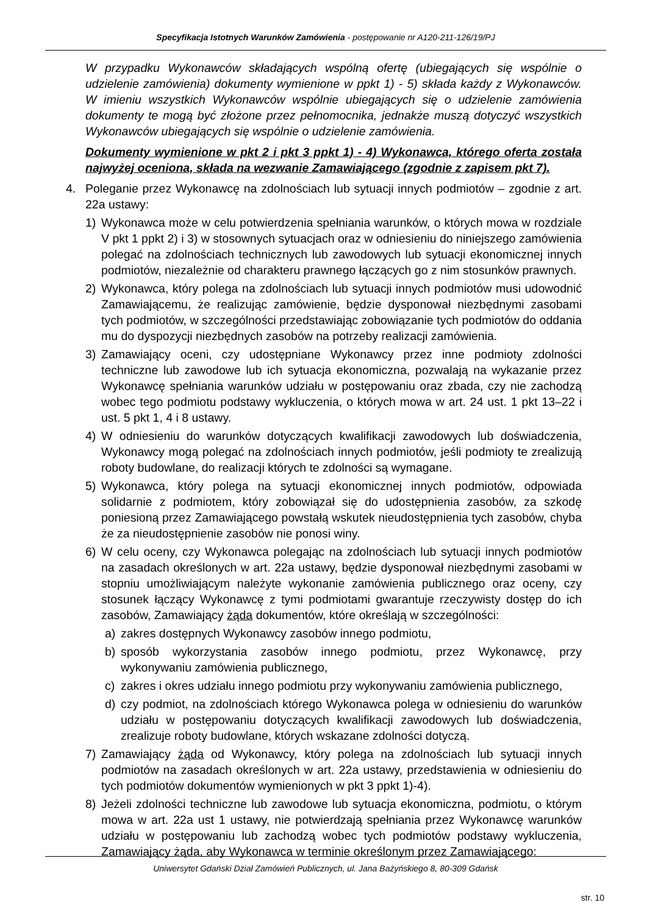Specyfikacja Istotnych Warunków Zamówienia - postępowanie nr A120-211-126/19/PJ
W przypadku Wykonawców składających wspólną ofertę (ubiegających się wspólnie o udzielenie zamówienia) dokumenty wymienione w ppkt 1) - 5) składa każdy z Wykonawców. W imieniu wszystkich Wykonawców wspólnie ubiegających się o udzielenie zamówienia dokumenty te mogą być złożone przez pełnomocnika, jednakże muszą dotyczyć wszystkich Wykonawców ubiegających się wspólnie o udzielenie zamówienia.
Dokumenty wymienione w pkt 2 i pkt 3 ppkt 1) - 4) Wykonawca, którego oferta została najwyżej oceniona, składa na wezwanie Zamawiającego (zgodnie z zapisem pkt 7).
4. Poleganie przez Wykonawcę na zdolnościach lub sytuacji innych podmiotów – zgodnie z art. 22a ustawy:
1) Wykonawca może w celu potwierdzenia spełniania warunków, o których mowa w rozdziale V pkt 1 ppkt 2) i 3) w stosownych sytuacjach oraz w odniesieniu do niniejszego zamówienia polegać na zdolnościach technicznych lub zawodowych lub sytuacji ekonomicznej innych podmiotów, niezależnie od charakteru prawnego łączących go z nim stosunków prawnych.
2) Wykonawca, który polega na zdolnościach lub sytuacji innych podmiotów musi udowodnić Zamawiającemu, że realizując zamówienie, będzie dysponował niezbędnymi zasobami tych podmiotów, w szczególności przedstawiając zobowiązanie tych podmiotów do oddania mu do dyspozycji niezbędnych zasobów na potrzeby realizacji zamówienia.
3) Zamawiający oceni, czy udostępniane Wykonawcy przez inne podmioty zdolności techniczne lub zawodowe lub ich sytuacja ekonomiczna, pozwalają na wykazanie przez Wykonawcę spełniania warunków udziału w postępowaniu oraz zbada, czy nie zachodzą wobec tego podmiotu podstawy wykluczenia, o których mowa w art. 24 ust. 1 pkt 13–22 i ust. 5 pkt 1, 4 i 8 ustawy.
4) W odniesieniu do warunków dotyczących kwalifikacji zawodowych lub doświadczenia, Wykonawcy mogą polegać na zdolnościach innych podmiotów, jeśli podmioty te zrealizują roboty budowlane, do realizacji których te zdolności są wymagane.
5) Wykonawca, który polega na sytuacji ekonomicznej innych podmiotów, odpowiada solidarnie z podmiotem, który zobowiązał się do udostępnienia zasobów, za szkodę poniesioną przez Zamawiającego powstałą wskutek nieudostępnienia tych zasobów, chyba że za nieudostępnienie zasobów nie ponosi winy.
6) W celu oceny, czy Wykonawca polegając na zdolnościach lub sytuacji innych podmiotów na zasadach określonych w art. 22a ustawy, będzie dysponował niezbędnymi zasobami w stopniu umożliwiającym należyte wykonanie zamówienia publicznego oraz oceny, czy stosunek łączący Wykonawcę z tymi podmiotami gwarantuje rzeczywisty dostęp do ich zasobów, Zamawiający żąda dokumentów, które określają w szczególności:
a) zakres dostępnych Wykonawcy zasobów innego podmiotu,
b) sposób wykorzystania zasobów innego podmiotu, przez Wykonawcę, przy wykonywaniu zamówienia publicznego,
c) zakres i okres udziału innego podmiotu przy wykonywaniu zamówienia publicznego,
d) czy podmiot, na zdolnościach którego Wykonawca polega w odniesieniu do warunków udziału w postępowaniu dotyczących kwalifikacji zawodowych lub doświadczenia, zrealizuje roboty budowlane, których wskazane zdolności dotyczą.
7) Zamawiający żąda od Wykonawcy, który polega na zdolnościach lub sytuacji innych podmiotów na zasadach określonych w art. 22a ustawy, przedstawienia w odniesieniu do tych podmiotów dokumentów wymienionych w pkt 3 ppkt 1)-4).
8) Jeżeli zdolności techniczne lub zawodowe lub sytuacja ekonomiczna, podmiotu, o którym mowa w art. 22a ust 1 ustawy, nie potwierdzają spełniania przez Wykonawcę warunków udziału w postępowaniu lub zachodzą wobec tych podmiotów podstawy wykluczenia, Zamawiający żąda, aby Wykonawca w terminie określonym przez Zamawiającego:
Uniwersytet Gdański Dział Zamówień Publicznych, ul. Jana Bażyńskiego 8, 80-309 Gdańsk
str. 10